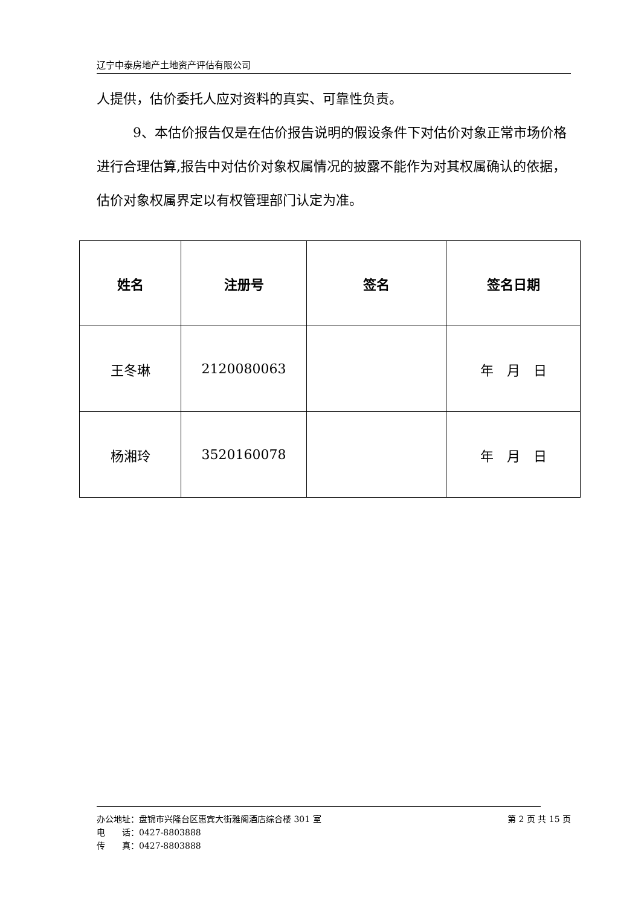辽宁中泰房地产土地资产评估有限公司
人提供，估价委托人应对资料的真实、可靠性负责。
9、本估价报告仅是在估价报告说明的假设条件下对估价对象正常市场价格进行合理估算,报告中对估价对象权属情况的披露不能作为对其权属确认的依据，估价对象权属界定以有权管理部门认定为准。
| 姓名 | 注册号 | 签名 | 签名日期 |
| --- | --- | --- | --- |
| 王冬琳 | 2120080063 | | 年 月 日 |
| 杨湘玲 | 3520160078 | | 年 月 日 |
第 2 页 共 15 页 办公地址：盘锦市兴隆台区惠宾大街雅阁酒店综合楼 301 室
电　　话：0427-8803888
传　　真：0427-8803888